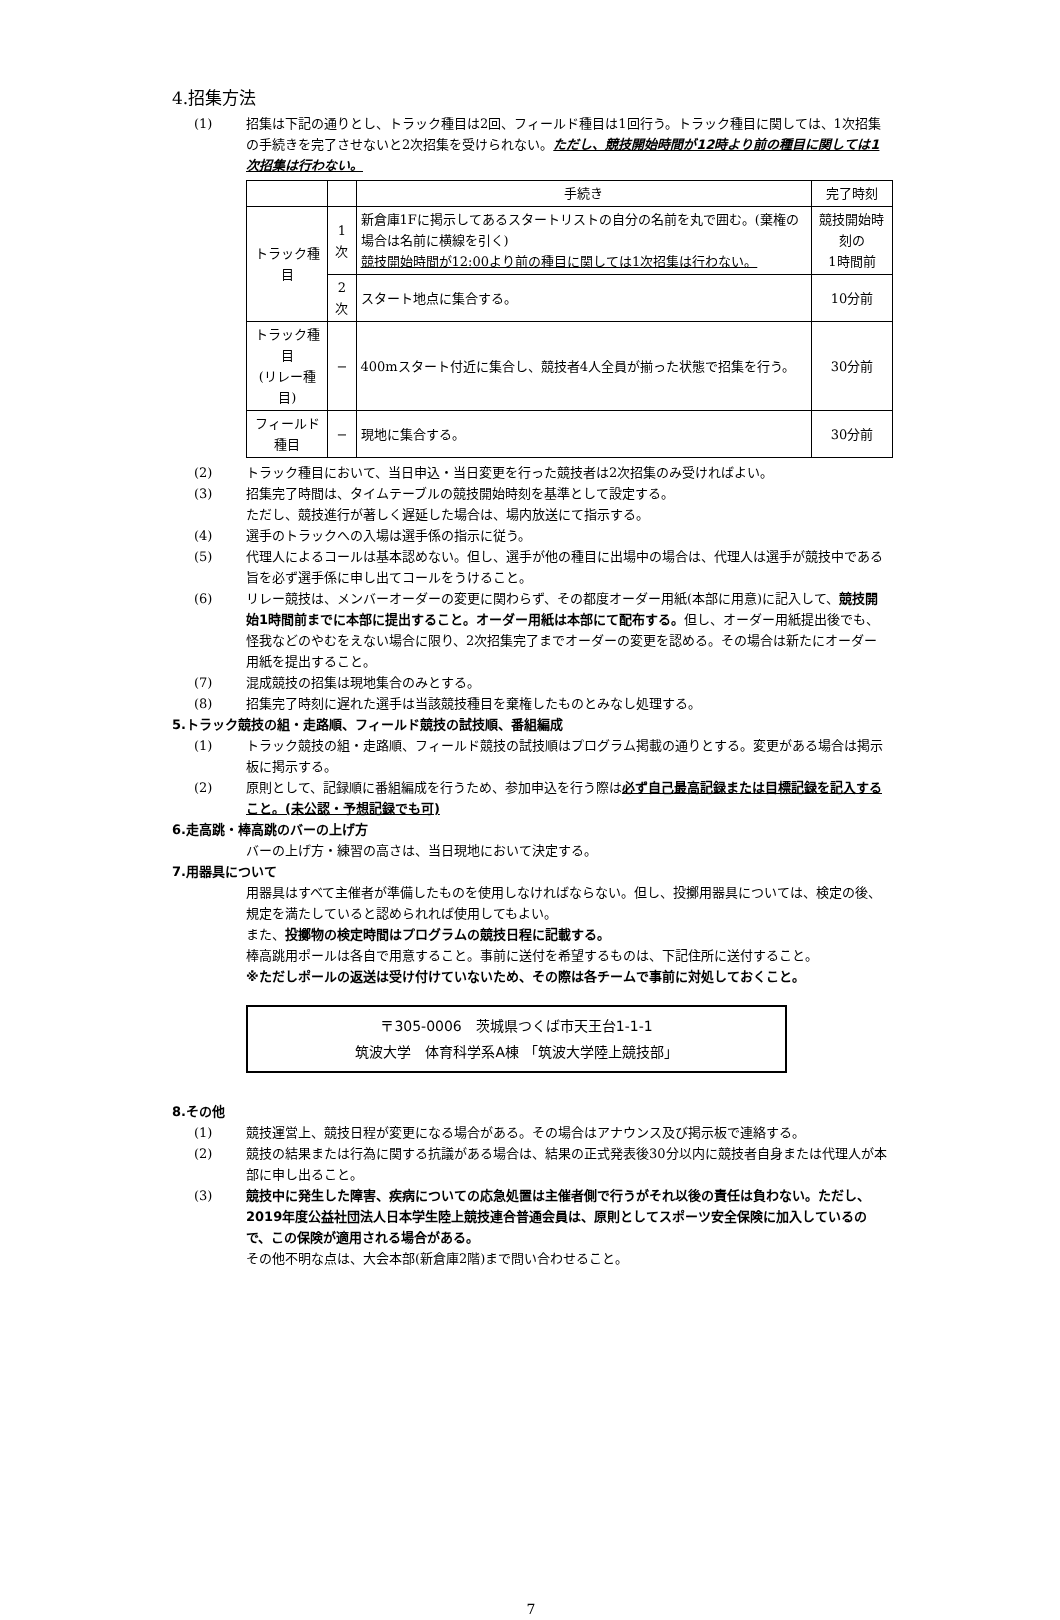4.招集方法
(1) 招集は下記の通りとし、トラック種目は2回、フィールド種目は1回行う。トラック種目に関しては、1次招集の手続きを完了させないと2次招集を受けられない。ただし、競技開始時間が12時より前の種目に関しては1次招集は行わない。
| | | 手続き | 完了時刻 |
| --- | --- | --- | --- |
| トラック種目 | 1次 | 新倉庫1Fに掲示してあるスタートリストの自分の名前を丸で囲む。(棄権の場合は名前に横線を引く) 競技開始時間が12:00より前の種目に関しては1次招集は行わない。 | 競技開始時刻の 1時間前 |
| | 2次 | スタート地点に集合する。 | 10分前 |
| トラック種目 (リレー種目) | − | 400mスタート付近に集合し、競技者4人全員が揃った状態で招集を行う。 | 30分前 |
| フィールド種目 | − | 現地に集合する。 | 30分前 |
(2) トラック種目において、当日申込・当日変更を行った競技者は2次招集のみ受ければよい。
(3) 招集完了時間は、タイムテーブルの競技開始時刻を基準として設定する。
ただし、競技進行が著しく遅延した場合は、場内放送にて指示する。
(4) 選手のトラックへの入場は選手係の指示に従う。
(5) 代理人によるコールは基本認めない。但し、選手が他の種目に出場中の場合は、代理人は選手が競技中である旨を必ず選手係に申し出てコールをうけること。
(6) リレー競技は、メンバーオーダーの変更に関わらず、その都度オーダー用紙(本部に用意)に記入して、競技開始1時間前までに本部に提出すること。オーダー用紙は本部にて配布する。但し、オーダー用紙提出後でも、怪我などのやむをえない場合に限り、2次招集完了までオーダーの変更を認める。その場合は新たにオーダー用紙を提出すること。
(7) 混成競技の招集は現地集合のみとする。
(8) 招集完了時刻に遅れた選手は当該競技種目を棄権したものとみなし処理する。
5.トラック競技の組・走路順、フィールド競技の試技順、番組編成
(1) トラック競技の組・走路順、フィールド競技の試技順はプログラム掲載の通りとする。変更がある場合は掲示板に掲示する。
(2) 原則として、記録順に番組編成を行うため、参加申込を行う際は必ず自己最高記録または目標記録を記入すること。(未公認・予想記録でも可)
6.走高跳・棒高跳のバーの上げ方
バーの上げ方・練習の高さは、当日現地において決定する。
7.用器具について
用器具はすべて主催者が準備したものを使用しなければならない。但し、投擲用器具については、検定の後、規定を満たしていると認められれば使用してもよい。
また、投擲物の検定時間はプログラムの競技日程に記載する。
棒高跳用ポールは各自で用意すること。事前に送付を希望するものは、下記住所に送付すること。
※ただしポールの返送は受け付けていないため、その際は各チームで事前に対処しておくこと。
〒305-0006　茨城県つくば市天王台1-1-1
筑波大学　体育科学系A棟 「筑波大学陸上競技部」
8.その他
(1) 競技運営上、競技日程が変更になる場合がある。その場合はアナウンス及び掲示板で連絡する。
(2) 競技の結果または行為に関する抗議がある場合は、結果の正式発表後30分以内に競技者自身または代理人が本部に申し出ること。
(3) 競技中に発生した障害、疾病についての応急処置は主催者側で行うがそれ以後の責任は負わない。ただし、2019年度公益社団法人日本学生陸上競技連合普通会員は、原則としてスポーツ安全保険に加入しているので、この保険が適用される場合がある。
その他不明な点は、大会本部(新倉庫2階)まで問い合わせること。
7